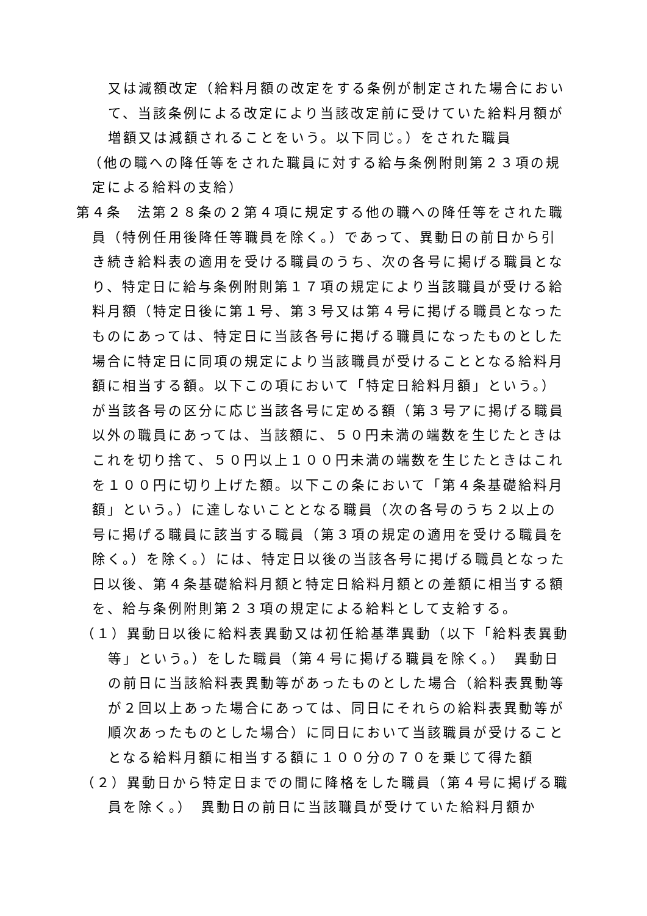又は減額改定（給料月額の改定をする条例が制定された場合において、当該条例による改定により当該改定前に受けていた給料月額が増額又は減額されることをいう。以下同じ。）をされた職員
（他の職への降任等をされた職員に対する給与条例附則第２３項の規定による給料の支給）
第４条　法第２８条の２第４項に規定する他の職への降任等をされた職員（特例任用後降任等職員を除く。）であって、異動日の前日から引き続き給料表の適用を受ける職員のうち、次の各号に掲げる職員となり、特定日に給与条例附則第１７項の規定により当該職員が受ける給料月額（特定日後に第１号、第３号又は第４号に掲げる職員となったものにあっては、特定日に当該各号に掲げる職員になったものとした場合に特定日に同項の規定により当該職員が受けることとなる給料月額に相当する額。以下この項において「特定日給料月額」という。）が当該各号の区分に応じ当該各号に定める額（第３号アに掲げる職員以外の職員にあっては、当該額に、５０円未満の端数を生じたときはこれを切り捨て、５０円以上１００円未満の端数を生じたときはこれを１００円に切り上げた額。以下この条において「第４条基礎給料月額」という。）に達しないこととなる職員（次の各号のうち２以上の号に掲げる職員に該当する職員（第３項の規定の適用を受ける職員を除く。）を除く。）には、特定日以後の当該各号に掲げる職員となった日以後、第４条基礎給料月額と特定日給料月額との差額に相当する額を、給与条例附則第２３項の規定による給料として支給する。
（１）異動日以後に給料表異動又は初任給基準異動（以下「給料表異動等」という。）をした職員（第４号に掲げる職員を除く。）　異動日の前日に当該給料表異動等があったものとした場合（給料表異動等が２回以上あった場合にあっては、同日にそれらの給料表異動等が順次あったものとした場合）に同日において当該職員が受けることとなる給料月額に相当する額に１００分の７０を乗じて得た額
（２）異動日から特定日までの間に降格をした職員（第４号に掲げる職員を除く。）　異動日の前日に当該職員が受けていた給料月額か